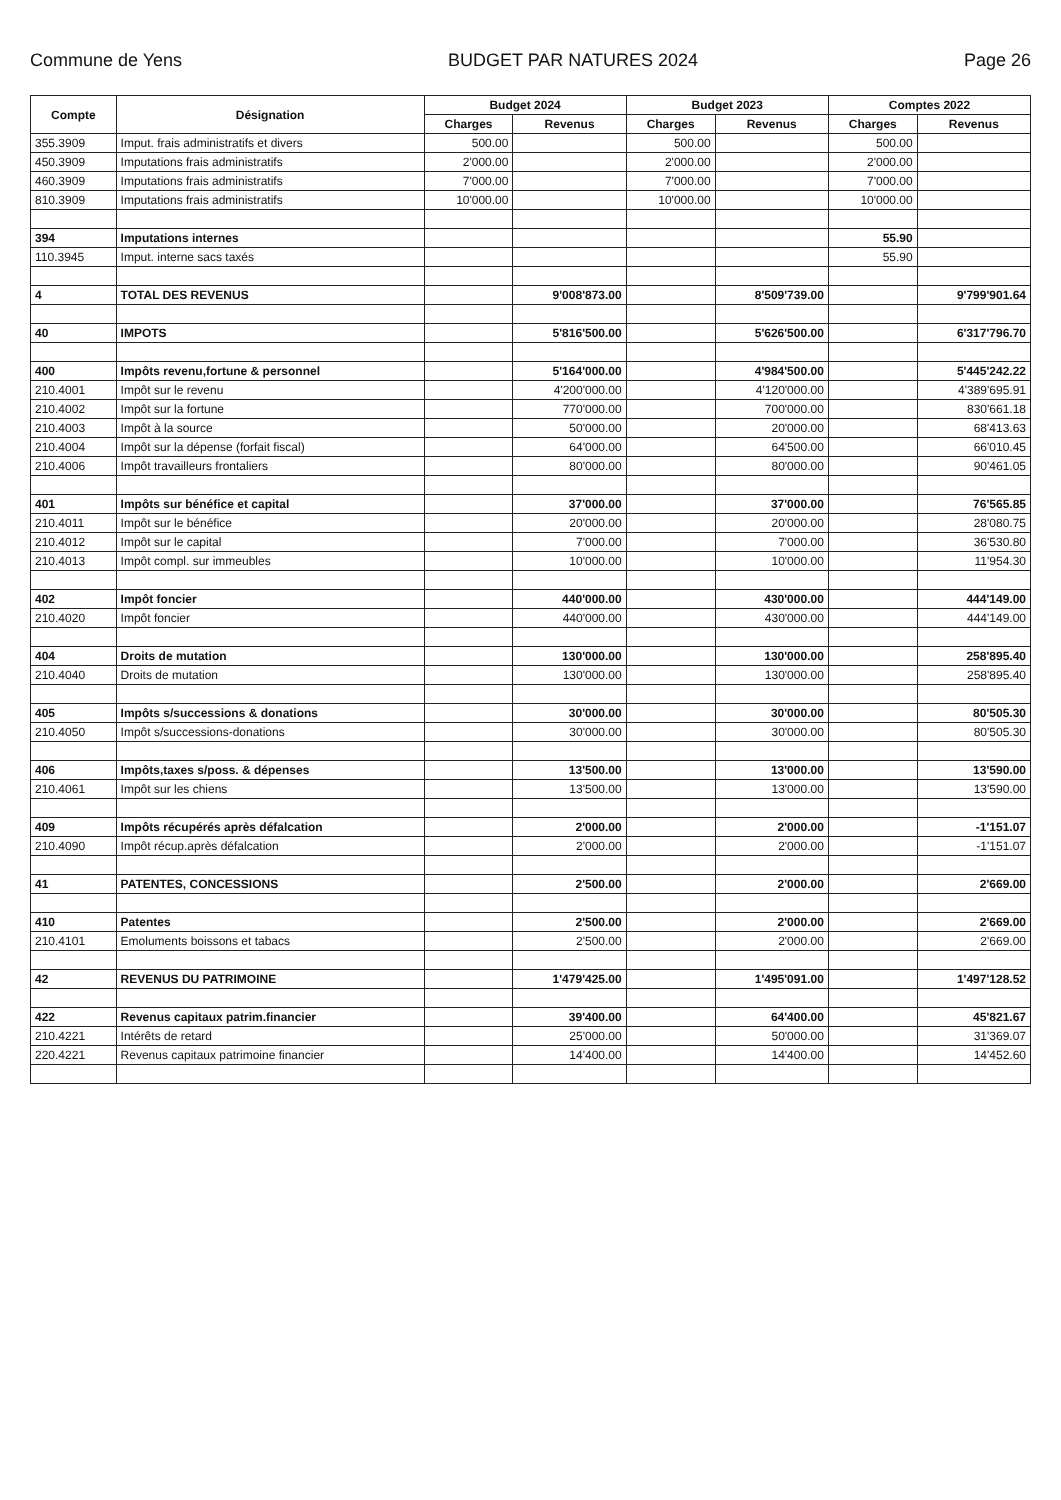Commune de Yens BUDGET PAR NATURES 2024 Page 26
| Compte | Désignation | Budget 2024 | | Budget 2023 | | Comptes 2022 | |
| --- | --- | --- | --- | --- | --- | --- | --- |
| | | Charges | Revenus | Charges | Revenus | Charges | Revenus |
| 355.3909 | Imput. frais administratifs et divers | 500.00 | | 500.00 | | 500.00 | |
| 450.3909 | Imputations frais administratifs | 2'000.00 | | 2'000.00 | | 2'000.00 | |
| 460.3909 | Imputations frais administratifs | 7'000.00 | | 7'000.00 | | 7'000.00 | |
| 810.3909 | Imputations frais administratifs | 10'000.00 | | 10'000.00 | | 10'000.00 | |
| 394 | Imputations internes | | | | | 55.90 | |
| 110.3945 | Imput. interne sacs taxés | | | | | 55.90 | |
| 4 | TOTAL DES REVENUS | | 9'008'873.00 | | 8'509'739.00 | | 9'799'901.64 |
| 40 | IMPOTS | | 5'816'500.00 | | 5'626'500.00 | | 6'317'796.70 |
| 400 | Impôts revenu,fortune & personnel | | 5'164'000.00 | | 4'984'500.00 | | 5'445'242.22 |
| 210.4001 | Impôt sur le revenu | | 4'200'000.00 | | 4'120'000.00 | | 4'389'695.91 |
| 210.4002 | Impôt sur la fortune | | 770'000.00 | | 700'000.00 | | 830'661.18 |
| 210.4003 | Impôt à la source | | 50'000.00 | | 20'000.00 | | 68'413.63 |
| 210.4004 | Impôt sur la dépense (forfait fiscal) | | 64'000.00 | | 64'500.00 | | 66'010.45 |
| 210.4006 | Impôt travailleurs frontaliers | | 80'000.00 | | 80'000.00 | | 90'461.05 |
| 401 | Impôts sur bénéfice et capital | | 37'000.00 | | 37'000.00 | | 76'565.85 |
| 210.4011 | Impôt sur le bénéfice | | 20'000.00 | | 20'000.00 | | 28'080.75 |
| 210.4012 | Impôt sur le capital | | 7'000.00 | | 7'000.00 | | 36'530.80 |
| 210.4013 | Impôt compl. sur immeubles | | 10'000.00 | | 10'000.00 | | 11'954.30 |
| 402 | Impôt foncier | | 440'000.00 | | 430'000.00 | | 444'149.00 |
| 210.4020 | Impôt foncier | | 440'000.00 | | 430'000.00 | | 444'149.00 |
| 404 | Droits de mutation | | 130'000.00 | | 130'000.00 | | 258'895.40 |
| 210.4040 | Droits de mutation | | 130'000.00 | | 130'000.00 | | 258'895.40 |
| 405 | Impôts s/successions & donations | | 30'000.00 | | 30'000.00 | | 80'505.30 |
| 210.4050 | Impôt s/successions-donations | | 30'000.00 | | 30'000.00 | | 80'505.30 |
| 406 | Impôts,taxes s/poss. & dépenses | | 13'500.00 | | 13'000.00 | | 13'590.00 |
| 210.4061 | Impôt sur les chiens | | 13'500.00 | | 13'000.00 | | 13'590.00 |
| 409 | Impôts récupérés après défalcation | | 2'000.00 | | 2'000.00 | | -1'151.07 |
| 210.4090 | Impôt récup.après défalcation | | 2'000.00 | | 2'000.00 | | -1'151.07 |
| 41 | PATENTES, CONCESSIONS | | 2'500.00 | | 2'000.00 | | 2'669.00 |
| 410 | Patentes | | 2'500.00 | | 2'000.00 | | 2'669.00 |
| 210.4101 | Emoluments boissons et tabacs | | 2'500.00 | | 2'000.00 | | 2'669.00 |
| 42 | REVENUS DU PATRIMOINE | | 1'479'425.00 | | 1'495'091.00 | | 1'497'128.52 |
| 422 | Revenus capitaux patrim.financier | | 39'400.00 | | 64'400.00 | | 45'821.67 |
| 210.4221 | Intérêts de retard | | 25'000.00 | | 50'000.00 | | 31'369.07 |
| 220.4221 | Revenus capitaux patrimoine financier | | 14'400.00 | | 14'400.00 | | 14'452.60 |